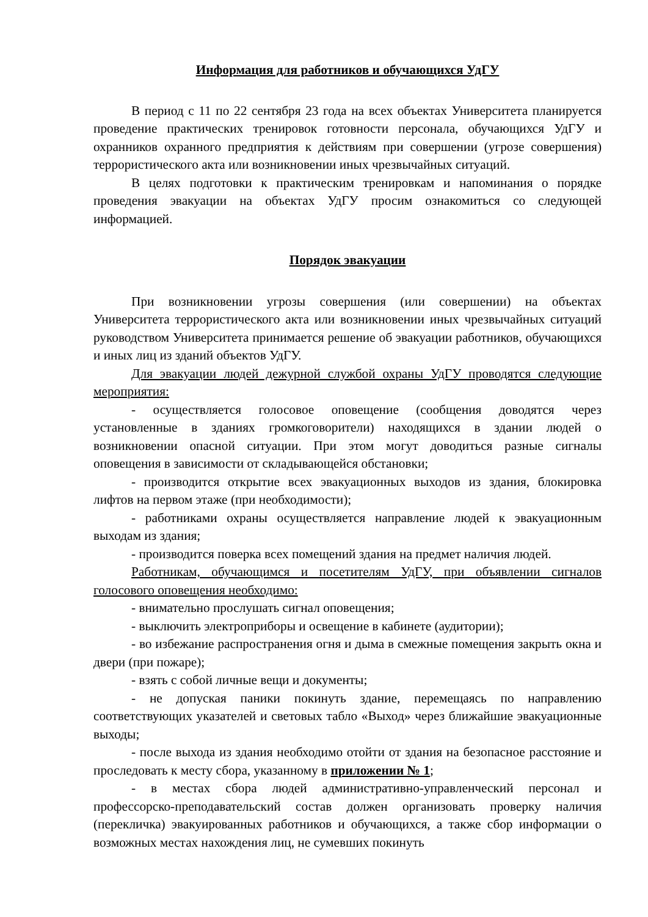Информация для работников и обучающихся УдГУ
В период с 11 по 22 сентября 23 года на всех объектах Университета планируется проведение практических тренировок готовности персонала, обучающихся УдГУ и охранников охранного предприятия к действиям при совершении (угрозе совершения) террористического акта или возникновении иных чрезвычайных ситуаций.
В целях подготовки к практическим тренировкам и напоминания о порядке проведения эвакуации на объектах УдГУ просим ознакомиться со следующей информацией.
Порядок эвакуации
При возникновении угрозы совершения (или совершении) на объектах Университета террористического акта или возникновении иных чрезвычайных ситуаций руководством Университета принимается решение об эвакуации работников, обучающихся и иных лиц из зданий объектов УдГУ.
Для эвакуации людей дежурной службой охраны УдГУ проводятся следующие мероприятия:
- осуществляется голосовое оповещение (сообщения доводятся через установленные в зданиях громкоговорители) находящихся в здании людей о возникновении опасной ситуации. При этом могут доводиться разные сигналы оповещения в зависимости от складывающейся обстановки;
- производится открытие всех эвакуационных выходов из здания, блокировка лифтов на первом этаже (при необходимости);
- работниками охраны осуществляется направление людей к эвакуационным выходам из здания;
- производится поверка всех помещений здания на предмет наличия людей.
Работникам, обучающимся и посетителям УдГУ, при объявлении сигналов голосового оповещения необходимо:
- внимательно прослушать сигнал оповещения;
- выключить электроприборы и освещение в кабинете (аудитории);
- во избежание распространения огня и дыма в смежные помещения закрыть окна и двери (при пожаре);
- взять с собой личные вещи и документы;
- не допуская паники покинуть здание, перемещаясь по направлению соответствующих указателей и световых табло «Выход» через ближайшие эвакуационные выходы;
- после выхода из здания необходимо отойти от здания на безопасное расстояние и проследовать к месту сбора, указанному в приложении № 1;
- в местах сбора людей административно-управленческий персонал и профессорско-преподавательский состав должен организовать проверку наличия (перекличка) эвакуированных работников и обучающихся, а также сбор информации о возможных местах нахождения лиц, не сумевших покинуть